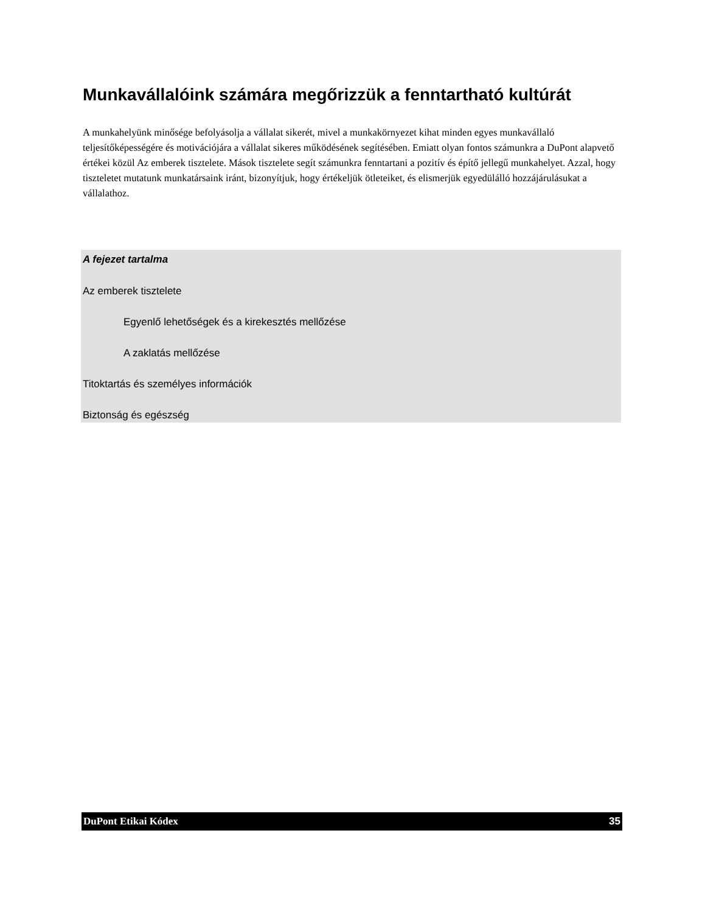Munkavállalóink számára megőrizzük a fenntartható kultúrát
A munkahelyünk minősége befolyásolja a vállalat sikerét, mivel a munkakörnyezet kihat minden egyes munkavállaló teljesítőképességére és motivációjára a vállalat sikeres működésének segítésében. Emiatt olyan fontos számunkra a DuPont alapvető értékei közül Az emberek tisztelete. Mások tisztelete segít számunkra fenntartani a pozitív és építő jellegű munkahelyet. Azzal, hogy tiszteletet mutatunk munkatársaink iránt, bizonyítjuk, hogy értékeljük ötleteiket, és elismerjük egyedülálló hozzájárulásukat a vállalathoz.
A fejezet tartalma
Az emberek tisztelete
Egyenlő lehetőségek és a kirekesztés mellőzése
A zaklatás mellőzése
Titoktartás és személyes információk
Biztonság és egészség
DuPont Etikai Kódex 35